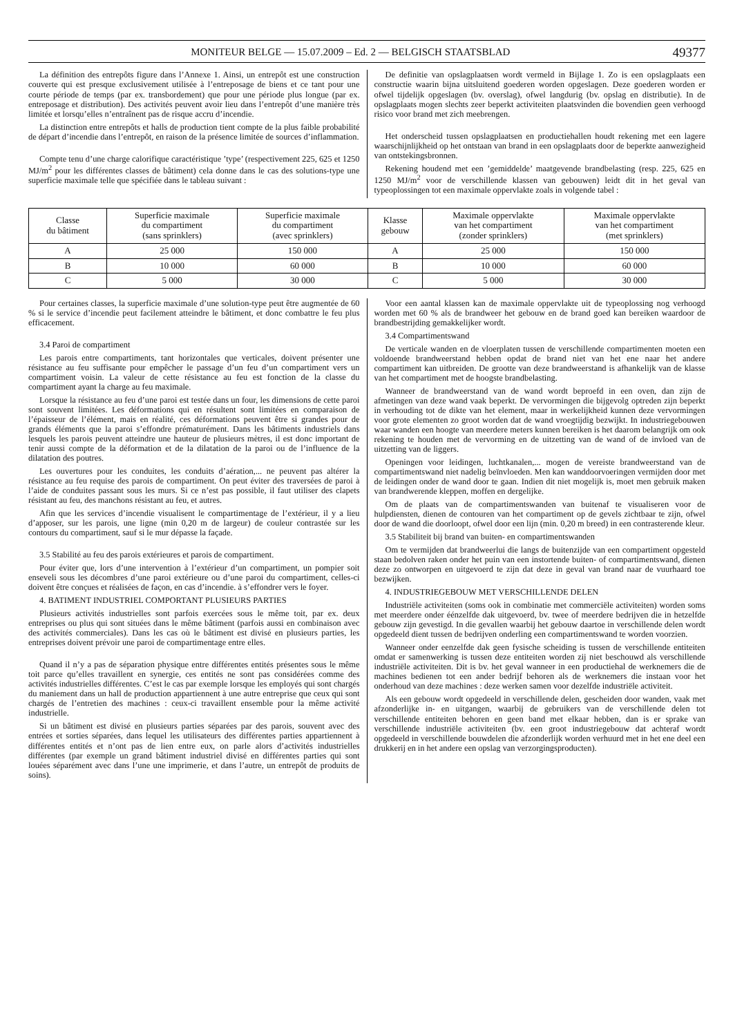MONITEUR BELGE — 15.07.2009 – Ed. 2 — BELGISCH STAATSBLAD 49377
La définition des entrepôts figure dans l’Annexe 1. Ainsi, un entrepôt est une construction couverte qui est presque exclusivement utilisée à l’entreposage de biens et ce tant pour une courte période de temps (par ex. transbordement) que pour une période plus longue (par ex. entreposage et distribution). Des activités peuvent avoir lieu dans l’entrepôt d’une manière très limitée et lorsqu’elles n’entraînent pas de risque accru d’incendie.
La distinction entre entrepôts et halls de production tient compte de la plus faible probabilité de départ d’incendie dans l’entrepôt, en raison de la présence limitée de sources d’inflammation.
Compte tenu d’une charge calorifique caractéristique ’type’ (respectivement 225, 625 et 1250 MJ/m<sup>2</sup> pour les différentes classes de bâtiment) cela donne dans le cas des solutions-type une superficie maximale telle que spécifiée dans le tableau suivant :
De definitie van opslagplaatsen wordt vermeld in Bijlage 1. Zo is een opslagplaats een constructie waarin bijna uitsluitend goederen worden opgeslagen. Deze goederen worden er ofwel tijdelijk opgeslagen (bv. overslag), ofwel langdurig (bv. opslag en distributie). In de opslagplaats mogen slechts zeer beperkt activiteiten plaatsvinden die bovendien geen verhoogd risico voor brand met zich meebrengen.
Het onderscheid tussen opslagplaatsen en productiehallen houdt rekening met een lagere waarschijnlijkheid op het ontstaan van brand in een opslagplaats door de beperkte aanwezigheid van ontstekingsbronnen.
Rekening houdend met een ’gemiddelde’ maatgevende brandbelasting (resp. 225, 625 en 1250 MJ/m<sup>2</sup> voor de verschillende klassen van gebouwen) leidt dit in het geval van typeoplossingen tot een maximale oppervlakte zoals in volgende tabel :
| Classe du bâtiment | Superficie maximale du compartiment (sans sprinklers) | Superficie maximale du compartiment (avec sprinklers) | Klasse gebouw | Maximale oppervlakte van het compartiment (zonder sprinklers) | Maximale oppervlakte van het compartiment (met sprinklers) |
| --- | --- | --- | --- | --- | --- |
| A | 25 000 | 150 000 | A | 25 000 | 150 000 |
| B | 10 000 | 60 000 | B | 10 000 | 60 000 |
| C | 5 000 | 30 000 | C | 5 000 | 30 000 |
Pour certaines classes, la superficie maximale d’une solution-type peut être augmentée de 60 % si le service d’incendie peut facilement atteindre le bâtiment, et donc combattre le feu plus efficacement.
3.4 Paroi de compartiment
Les parois entre compartiments, tant horizontales que verticales, doivent présenter une résistance au feu suffisante pour empêcher le passage d’un feu d’un compartiment vers un compartiment voisin. La valeur de cette résistance au feu est fonction de la classe du compartiment ayant la charge au feu maximale.
Lorsque la résistance au feu d’une paroi est testée dans un four, les dimensions de cette paroi sont souvent limitées. Les déformations qui en résultent sont limitées en comparaison de l’épaisseur de l’élément, mais en réalité, ces déformations peuvent être si grandes pour de grands éléments que la paroi s’effondre prématurément. Dans les bâtiments industriels dans lesquels les parois peuvent atteindre une hauteur de plusieurs mètres, il est donc important de tenir aussi compte de la déformation et de la dilatation de la paroi ou de l’influence de la dilatation des poutres.
Les ouvertures pour les conduites, les conduits d’aération,... ne peuvent pas altérer la résistance au feu requise des parois de compartiment. On peut éviter des traversées de paroi à l’aide de conduites passant sous les murs. Si ce n’est pas possible, il faut utiliser des clapets résistant au feu, des manchons résistant au feu, et autres.
Afin que les services d’incendie visualisent le compartimentage de l’extérieur, il y a lieu d’apposer, sur les parois, une ligne (min 0,20 m de largeur) de couleur contrastée sur les contours du compartiment, sauf si le mur dépasse la façade.
3.5 Stabilité au feu des parois extérieures et parois de compartiment.
Pour éviter que, lors d’une intervention à l’extérieur d’un compartiment, un pompier soit enseveli sous les décombres d’une paroi extérieure ou d’une paroi du compartiment, celles-ci doivent être conçues et réalisées de façon, en cas d’incendie. à s’effondrer vers le foyer.
4. BATIMENT INDUSTRIEL COMPORTANT PLUSIEURS PARTIES
Plusieurs activités industrielles sont parfois exercées sous le même toit, par ex. deux entreprises ou plus qui sont situées dans le même bâtiment (parfois aussi en combinaison avec des activités commerciales). Dans les cas où le bâtiment est divisé en plusieurs parties, les entreprises doivent prévoir une paroi de compartimentage entre elles.
Quand il n’y a pas de séparation physique entre différentes entités présentes sous le même toit parce qu’elles travaillent en synergie, ces entités ne sont pas considérées comme des activités industrielles différentes. C’est le cas par exemple lorsque les employés qui sont chargés du maniement dans un hall de production appartiennent à une autre entreprise que ceux qui sont chargés de l’entretien des machines : ceux-ci travaillent ensemble pour la même activité industrielle.
Si un bâtiment est divisé en plusieurs parties séparées par des parois, souvent avec des entrées et sorties séparées, dans lequel les utilisateurs des différentes parties appartiennent à différentes entités et n’ont pas de lien entre eux, on parle alors d’activités industrielles différentes (par exemple un grand bâtiment industriel divisé en différentes parties qui sont louées séparément avec dans l’une une imprimerie, et dans l’autre, un entrepôt de produits de soins).
Voor een aantal klassen kan de maximale oppervlakte uit de typeoplossing nog verhoogd worden met 60 % als de brandweer het gebouw en de brand goed kan bereiken waardoor de brandbestrijding gemakkelijker wordt.
3.4 Compartimentswand
De verticale wanden en de vloerplaten tussen de verschillende compartimenten moeten een voldoende brandweerstand hebben opdat de brand niet van het ene naar het andere compartiment kan uitbreiden. De grootte van deze brandweerstand is afhankelijk van de klasse van het compartiment met de hoogste brandbelasting.
Wanneer de brandweerstand van de wand wordt beproefd in een oven, dan zijn de afmetingen van deze wand vaak beperkt. De vervormingen die bijgevolg optreden zijn beperkt in verhouding tot de dikte van het element, maar in werkelijkheid kunnen deze vervormingen voor grote elementen zo groot worden dat de wand vroegtijdig bezwijkt. In industriegebouwen waar wanden een hoogte van meerdere meters kunnen bereiken is het daarom belangrijk om ook rekening te houden met de vervorming en de uitzetting van de wand of de invloed van de uitzetting van de liggers.
Openingen voor leidingen, luchtkanalen,... mogen de vereiste brandweerstand van de compartimentswand niet nadelig beïnvloeden. Men kan wanddoorvoeringen vermijden door met de leidingen onder de wand door te gaan. Indien dit niet mogelijk is, moet men gebruik maken van brandwerende kleppen, moffen en dergelijke.
Om de plaats van de compartimentswanden van buitenaf te visualiseren voor de hulpdiensten, dienen de contouren van het compartiment op de gevels zichtbaar te zijn, ofwel door de wand die doorloopt, ofwel door een lijn (min. 0,20 m breed) in een contrasterende kleur.
3.5 Stabiliteit bij brand van buiten- en compartimentswanden
Om te vermijden dat brandweerlui die langs de buitenzijde van een compartiment opgesteld staan bedolven raken onder het puin van een instortende buiten- of compartimentswand, dienen deze zo ontworpen en uitgevoerd te zijn dat deze in geval van brand naar de vuurhaard toe bezwijken.
4. INDUSTRIEGEBOUW MET VERSCHILLENDE DELEN
Industriële activiteiten (soms ook in combinatie met commerciële activiteiten) worden soms met meerdere onder éénzelfde dak uitgevoerd, bv. twee of meerdere bedrijven die in hetzelfde gebouw zijn gevestigd. In die gevallen waarbij het gebouw daartoe in verschillende delen wordt opgedeeld dient tussen de bedrijven onderling een compartimentswand te worden voorzien.
Wanneer onder eenzelfde dak geen fysische scheiding is tussen de verschillende entiteiten omdat er samenwerking is tussen deze entiteiten worden zij niet beschouwd als verschillende industriële activiteiten. Dit is bv. het geval wanneer in een productiehal de werknemers die de machines bedienen tot een ander bedrijf behoren als de werknemers die instaan voor het onderhoud van deze machines : deze werken samen voor dezelfde industriële activiteit.
Als een gebouw wordt opgedeeld in verschillende delen, gescheiden door wanden, vaak met afzonderlijke in- en uitgangen, waarbij de gebruikers van de verschillende delen tot verschillende entiteiten behoren en geen band met elkaar hebben, dan is er sprake van verschillende industriële activiteiten (bv. een groot industriegebouw dat achteraf wordt opgedeeld in verschillende bouwdelen die afzonderlijk worden verhuurd met in het ene deel een drukkerij en in het andere een opslag van verzorgingsproducten).